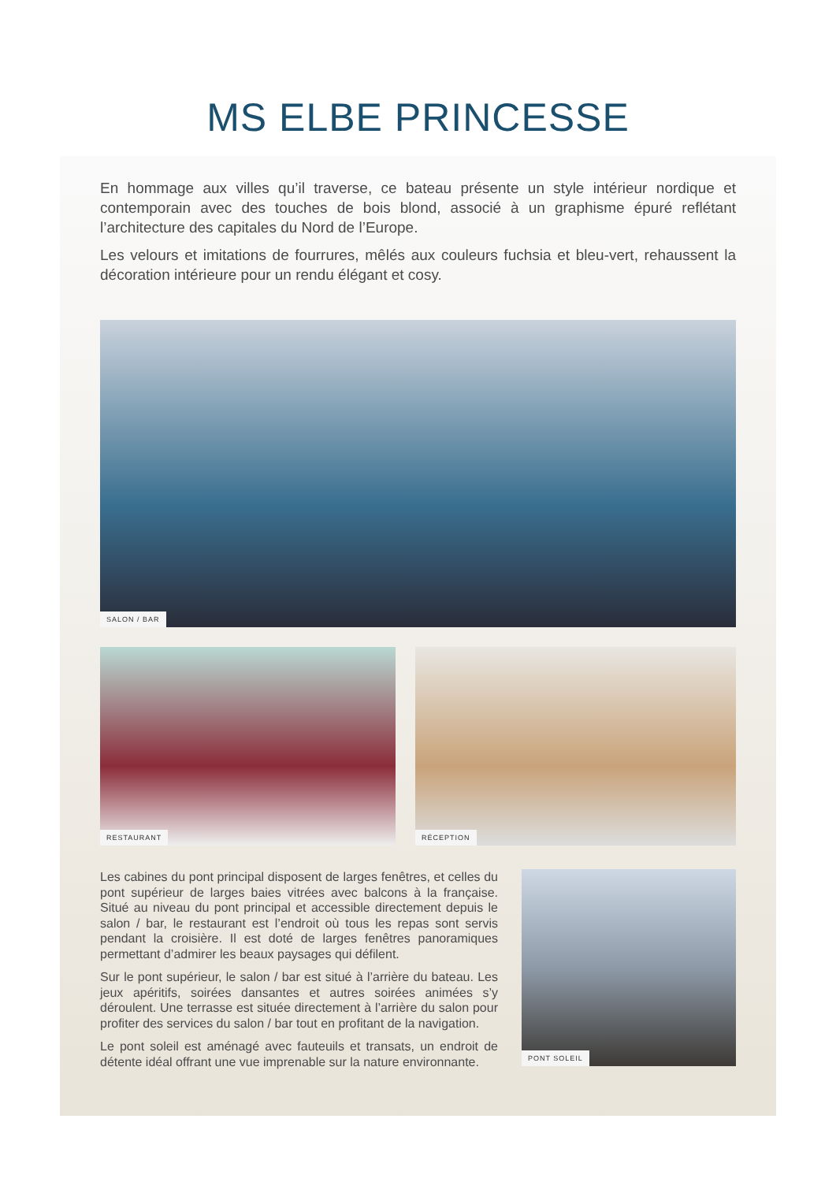MS ELBE PRINCESSE
En hommage aux villes qu’il traverse, ce bateau présente un style intérieur nordique et contemporain avec des touches de bois blond, associé à un graphisme épuré reflétant l’architecture des capitales du Nord de l’Europe.
Les velours et imitations de fourrures, mêlés aux couleurs fuchsia et bleu-vert, rehaussent la décoration intérieure pour un rendu élégant et cosy.
SALON / BAR
RESTAURANT RÉCEPTION
Les cabines du pont principal disposent de larges fenêtres, et celles du pont supérieur de larges baies vitrées avec balcons à la française. Situé au niveau du pont principal et accessible directement depuis le salon / bar, le restaurant est l’endroit où tous les repas sont servis pendant la croisière. Il est doté de larges fenêtres panoramiques permettant d’admirer les beaux paysages qui défilent.
Sur le pont supérieur, le salon / bar est situé à l’arrière du bateau. Les jeux apéritifs, soirées dansantes et autres soirées animées s’y déroulent. Une terrasse est située directement à l’arrière du salon pour profiter des services du salon / bar tout en profitant de la navigation.
Le pont soleil est aménagé avec fauteuils et transats, un endroit de détente idéal offrant une vue imprenable sur la nature environnante.
PONT SOLEIL